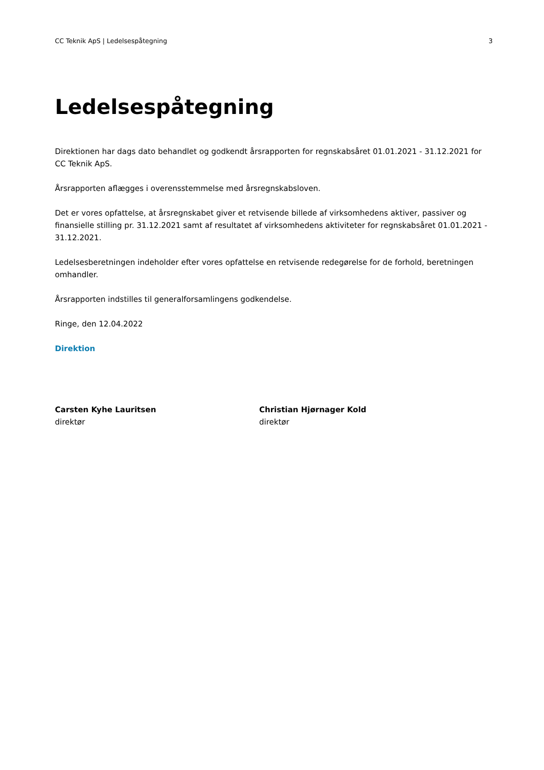CC Teknik ApS | Ledelsespåtegning 3
Ledelsespåtegning
Direktionen har dags dato behandlet og godkendt årsrapporten for regnskabsåret 01.01.2021 - 31.12.2021 for CC Teknik ApS.
Årsrapporten aflægges i overensstemmelse med årsregnskabsloven.
Det er vores opfattelse, at årsregnskabet giver et retvisende billede af virksomhedens aktiver, passiver og finansielle stilling pr. 31.12.2021 samt af resultatet af virksomhedens aktiviteter for regnskabsåret 01.01.2021 - 31.12.2021.
Ledelsesberetningen indeholder efter vores opfattelse en retvisende redegørelse for de forhold, beretningen omhandler.
Årsrapporten indstilles til generalforsamlingens godkendelse.
Ringe, den 12.04.2022
Direktion
Carsten Kyhe Lauritsen
direktør
Christian Hjørnager Kold
direktør